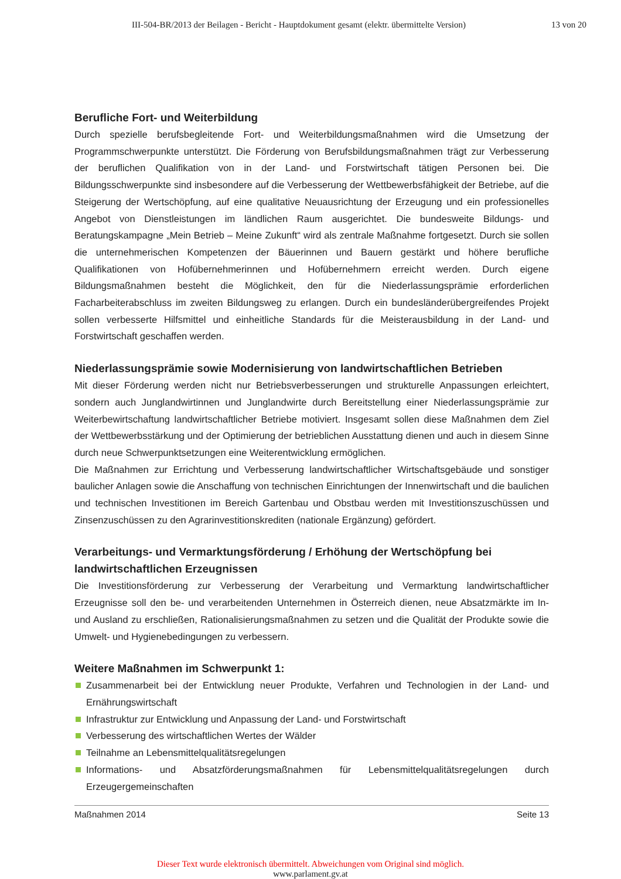III-504-BR/2013 der Beilagen - Bericht - Hauptdokument gesamt (elektr. übermittelte Version)
13 von 20
Berufliche Fort- und Weiterbildung
Durch spezielle berufsbegleitende Fort- und Weiterbildungsmaßnahmen wird die Umsetzung der Programmschwerpunkte unterstützt. Die Förderung von Berufsbildungsmaßnahmen trägt zur Verbesserung der beruflichen Qualifikation von in der Land- und Forstwirtschaft tätigen Personen bei. Die Bildungsschwerpunkte sind insbesondere auf die Verbesserung der Wettbewerbsfähigkeit der Betriebe, auf die Steigerung der Wertschöpfung, auf eine qualitative Neuausrichtung der Erzeugung und ein professionelles Angebot von Dienstleistungen im ländlichen Raum ausgerichtet. Die bundesweite Bildungs- und Beratungskampagne „Mein Betrieb – Meine Zukunft“ wird als zentrale Maßnahme fortgesetzt. Durch sie sollen die unternehmerischen Kompetenzen der Bäuerinnen und Bauern gestärkt und höhere berufliche Qualifikationen von Hofübernehmerinnen und Hofübernehmern erreicht werden. Durch eigene Bildungsmaßnahmen besteht die Möglichkeit, den für die Niederlassungsprämie erforderlichen Facharbeiterabschluss im zweiten Bildungsweg zu erlangen. Durch ein bundesländerübergreifendes Projekt sollen verbesserte Hilfsmittel und einheitliche Standards für die Meisterausbildung in der Land- und Forstwirtschaft geschaffen werden.
Niederlassungsprämie sowie Modernisierung von landwirtschaftlichen Betrieben
Mit dieser Förderung werden nicht nur Betriebsverbesserungen und strukturelle Anpassungen erleichtert, sondern auch Junglandwirtinnen und Junglandwirte durch Bereitstellung einer Niederlassungsprämie zur Weiterbewirtschaftung landwirtschaftlicher Betriebe motiviert. Insgesamt sollen diese Maßnahmen dem Ziel der Wettbewerbsstärkung und der Optimierung der betrieblichen Ausstattung dienen und auch in diesem Sinne durch neue Schwerpunktsetzungen eine Weiterentwicklung ermöglichen.
Die Maßnahmen zur Errichtung und Verbesserung landwirtschaftlicher Wirtschaftsgebäude und sonstiger baulicher Anlagen sowie die Anschaffung von technischen Einrichtungen der Innenwirtschaft und die baulichen und technischen Investitionen im Bereich Gartenbau und Obstbau werden mit Investitionszuschüssen und Zinsenzuschüssen zu den Agrarinvestitionskrediten (nationale Ergänzung) gefördert.
Verarbeitungs- und Vermarktungsförderung / Erhöhung der Wertschöpfung bei landwirtschaftlichen Erzeugnissen
Die Investitionsförderung zur Verbesserung der Verarbeitung und Vermarktung landwirtschaftlicher Erzeugnisse soll den be- und verarbeitenden Unternehmen in Österreich dienen, neue Absatzmärkte im In- und Ausland zu erschließen, Rationalisierungsmaßnahmen zu setzen und die Qualität der Produkte sowie die Umwelt- und Hygienebedingungen zu verbessern.
Weitere Maßnahmen im Schwerpunkt 1:
Zusammenarbeit bei der Entwicklung neuer Produkte, Verfahren und Technologien in der Land- und Ernährungswirtschaft
Infrastruktur zur Entwicklung und Anpassung der Land- und Forstwirtschaft
Verbesserung des wirtschaftlichen Wertes der Wälder
Teilnahme an Lebensmittelqualitätsregelungen
Informations- und Absatzförderungsmaßnahmen für Lebensmittelqualitätsregelungen durch Erzeugergemeinschaften
Maßnahmen 2014 Seite 13
Dieser Text wurde elektronisch übermittelt. Abweichungen vom Original sind möglich.
www.parlament.gv.at